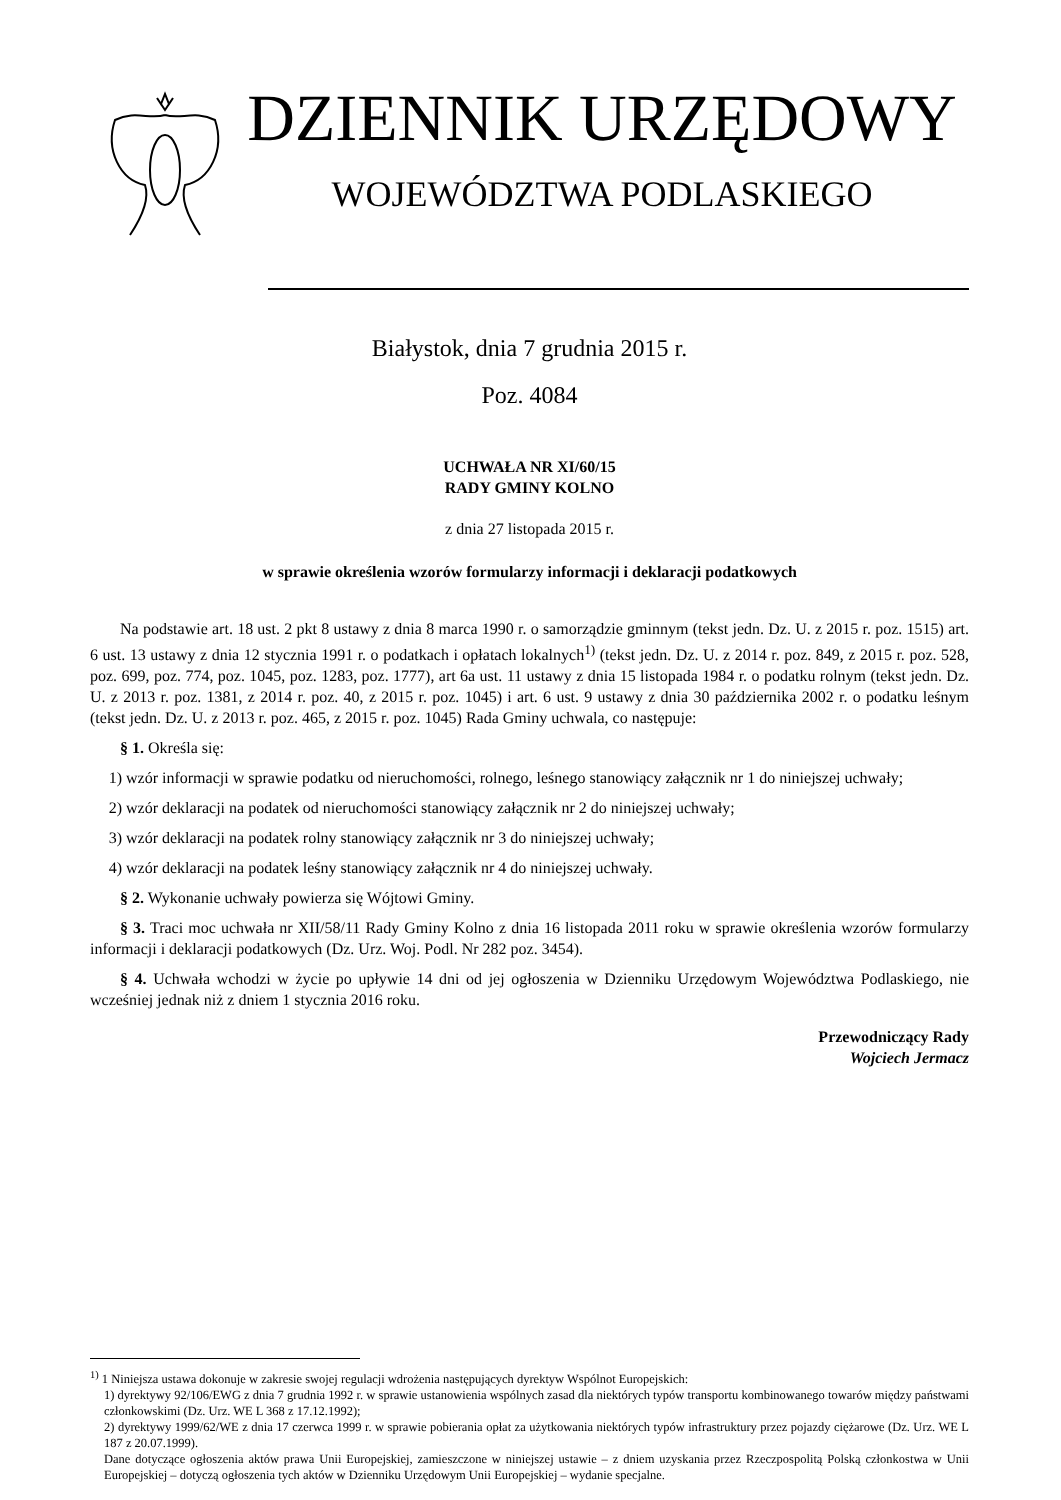DZIENNIK URZĘDOWY
WOJEWÓDZTWA PODLASKIEGO
Białystok, dnia 7 grudnia 2015 r.
Poz. 4084
UCHWAŁA NR XI/60/15
RADY GMINY KOLNO
z dnia 27 listopada 2015 r.
w sprawie określenia wzorów formularzy informacji i deklaracji podatkowych
Na podstawie art. 18 ust. 2 pkt 8 ustawy z dnia 8 marca 1990 r. o samorządzie gminnym (tekst jedn. Dz. U. z 2015 r. poz. 1515) art. 6 ust. 13 ustawy z dnia 12 stycznia 1991 r. o podatkach i opłatach lokalnych<sup>1)</sup> (tekst jedn. Dz. U. z 2014 r. poz. 849, z 2015 r. poz. 528, poz. 699, poz. 774, poz. 1045, poz. 1283, poz. 1777), art 6a ust. 11 ustawy z dnia 15 listopada 1984 r. o podatku rolnym (tekst jedn. Dz. U. z 2013 r. poz. 1381, z 2014 r. poz. 40, z 2015 r. poz. 1045) i art. 6 ust. 9 ustawy z dnia 30 października 2002 r. o podatku leśnym (tekst jedn. Dz. U. z 2013 r. poz. 465, z 2015 r. poz. 1045) Rada Gminy uchwala, co następuje:
§ 1. Określa się:
1) wzór informacji w sprawie podatku od nieruchomości, rolnego, leśnego stanowiący załącznik nr 1 do niniejszej uchwały;
2) wzór deklaracji na podatek od nieruchomości stanowiący załącznik nr 2 do niniejszej uchwały;
3) wzór deklaracji na podatek rolny stanowiący załącznik nr 3 do niniejszej uchwały;
4) wzór deklaracji na podatek leśny stanowiący załącznik nr 4 do niniejszej uchwały.
§ 2. Wykonanie uchwały powierza się Wójtowi Gminy.
§ 3. Traci moc uchwała nr XII/58/11 Rady Gminy Kolno z dnia 16 listopada 2011 roku w sprawie określenia wzorów formularzy informacji i deklaracji podatkowych (Dz. Urz. Woj. Podl. Nr 282 poz. 3454).
§ 4. Uchwała wchodzi w życie po upływie 14 dni od jej ogłoszenia w Dzienniku Urzędowym Województwa Podlaskiego, nie wcześniej jednak niż z dniem 1 stycznia 2016 roku.
Przewodniczący Rady
Wojciech Jermacz
<sup>1)</sup> 1 Niniejsza ustawa dokonuje w zakresie swojej regulacji wdrożenia następujących dyrektyw Wspólnot Europejskich:
1) dyrektywy 92/106/EWG z dnia 7 grudnia 1992 r. w sprawie ustanowienia wspólnych zasad dla niektórych typów transportu kombinowanego towarów między państwami członkowskimi (Dz. Urz. WE L 368 z 17.12.1992);
2) dyrektywy 1999/62/WE z dnia 17 czerwca 1999 r. w sprawie pobierania opłat za użytkowania niektórych typów infrastruktury przez pojazdy ciężarowe (Dz. Urz. WE L 187 z 20.07.1999).
Dane dotyczące ogłoszenia aktów prawa Unii Europejskiej, zamieszczone w niniejszej ustawie – z dniem uzyskania przez Rzeczpospolitą Polską członkostwa w Unii Europejskiej – dotyczą ogłoszenia tych aktów w Dzienniku Urzędowym Unii Europejskiej – wydanie specjalne.